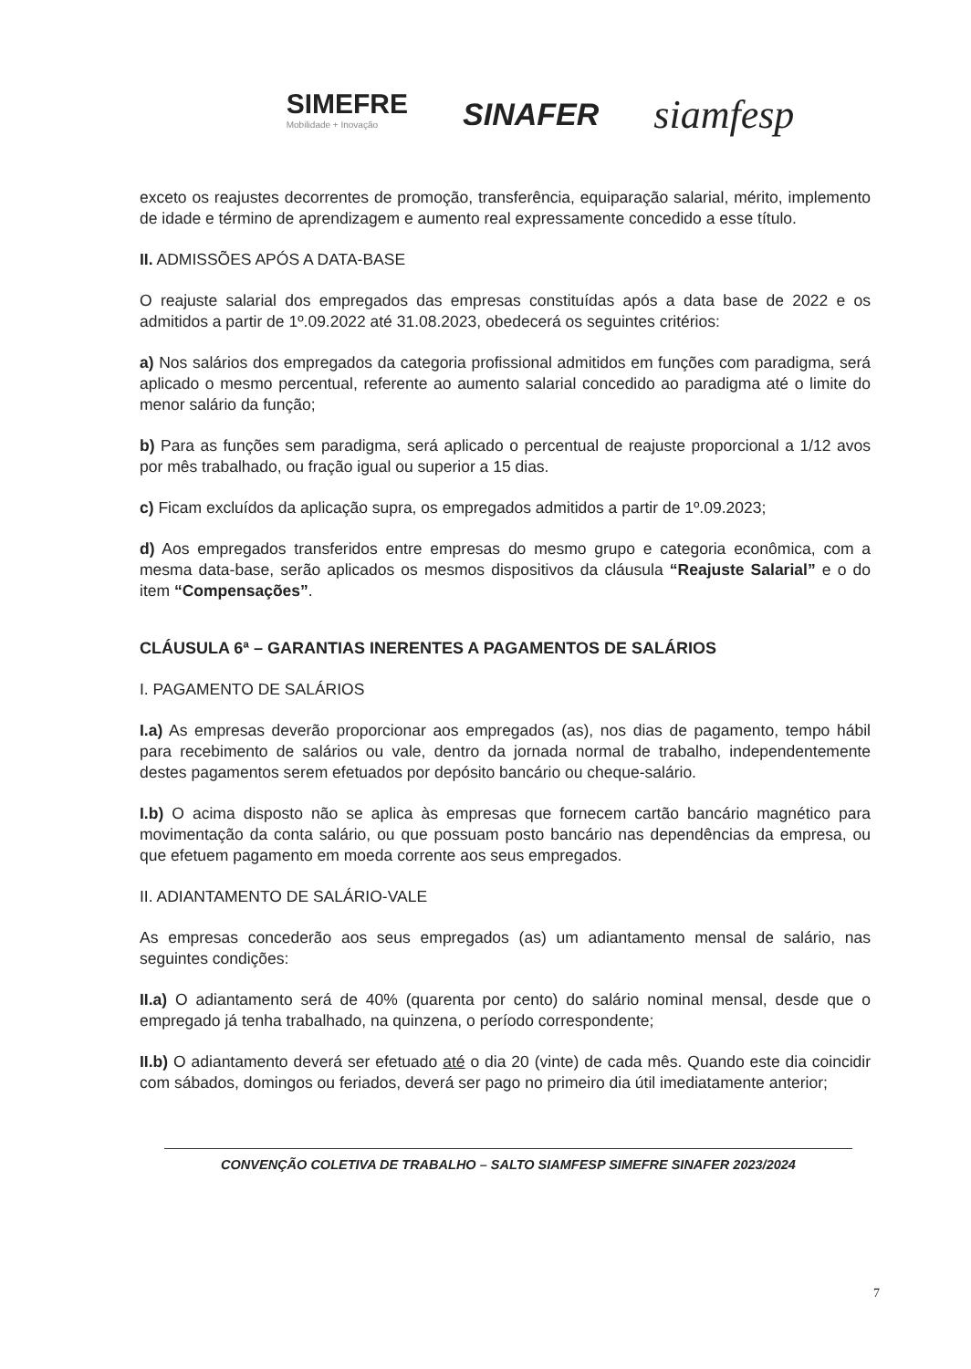SIMEFRE
Mobilidade + Inovação
SINAFER
siamfesp
exceto os reajustes decorrentes de promoção, transferência, equiparação salarial, mérito, implemento de idade e término de aprendizagem e aumento real expressamente concedido a esse título.
II. ADMISSÕES APÓS A DATA-BASE
O reajuste salarial dos empregados das empresas constituídas após a data base de 2022 e os admitidos a partir de 1º.09.2022 até 31.08.2023, obedecerá os seguintes critérios:
a) Nos salários dos empregados da categoria profissional admitidos em funções com paradigma, será aplicado o mesmo percentual, referente ao aumento salarial concedido ao paradigma até o limite do menor salário da função;
b) Para as funções sem paradigma, será aplicado o percentual de reajuste proporcional a 1/12 avos por mês trabalhado, ou fração igual ou superior a 15 dias.
c) Ficam excluídos da aplicação supra, os empregados admitidos a partir de 1º.09.2023;
d) Aos empregados transferidos entre empresas do mesmo grupo e categoria econômica, com a mesma data-base, serão aplicados os mesmos dispositivos da cláusula “Reajuste Salarial” e o do item “Compensações”.
CLÁUSULA 6ª – GARANTIAS INERENTES A PAGAMENTOS DE SALÁRIOS
I. PAGAMENTO DE SALÁRIOS
I.a) As empresas deverão proporcionar aos empregados (as), nos dias de pagamento, tempo hábil para recebimento de salários ou vale, dentro da jornada normal de trabalho, independentemente destes pagamentos serem efetuados por depósito bancário ou cheque-salário.
I.b) O acima disposto não se aplica às empresas que fornecem cartão bancário magnético para movimentação da conta salário, ou que possuam posto bancário nas dependências da empresa, ou que efetuem pagamento em moeda corrente aos seus empregados.
II. ADIANTAMENTO DE SALÁRIO-VALE
As empresas concederão aos seus empregados (as) um adiantamento mensal de salário, nas seguintes condições:
II.a) O adiantamento será de 40% (quarenta por cento) do salário nominal mensal, desde que o empregado já tenha trabalhado, na quinzena, o período correspondente;
II.b) O adiantamento deverá ser efetuado até o dia 20 (vinte) de cada mês. Quando este dia coincidir com sábados, domingos ou feriados, deverá ser pago no primeiro dia útil imediatamente anterior;
CONVENÇÃO COLETIVA DE TRABALHO – SALTO SIAMFESP SIMEFRE SINAFER 2023/2024
7